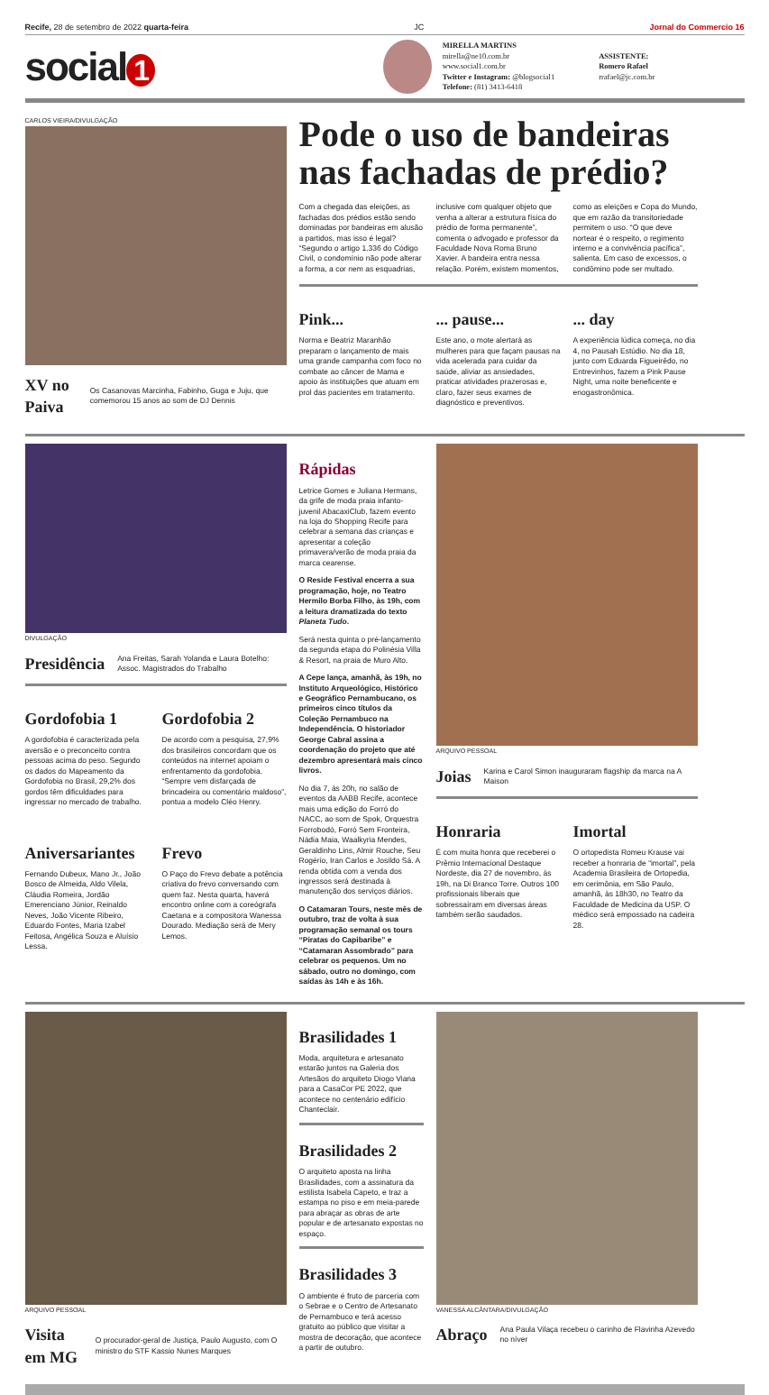Recife, 28 de setembro de 2022 quarta-feira JC Jornal do Commercio 16
social 1
MIRELLA MARTINS
mirella@ne10.com.br
www.social1.com.br
Twitter e Instagram: @blogsocial1
Telefone: (81) 3413-6418
ASSISTENTE:
Romero Rafael
rrafael@jc.com.br
CARLOS VIEIRA/DIVULGAÇÃO
XV no Paiva Os Casanovas Marcinha, Fabinho, Guga e Juju, que comemorou 15 anos ao som de DJ Dennis
Pode o uso de bandeiras nas fachadas de prédio?
Com a chegada das eleições, as fachadas dos prédios estão sendo dominadas por bandeiras em alusão a partidos, mas isso é legal? “Segundo o artigo 1.336 do Código Civil, o condomínio não pode alterar a forma, a cor nem as esquadrias, inclusive com qualquer objeto que venha a alterar a estrutura física do prédio de forma permanente”, comenta o advogado e professor da Faculdade Nova Roma Bruno Xavier. A bandeira entra nessa relação. Porém, existem momentos, como as eleições e Copa do Mundo, que em razão da transitoriedade permitem o uso. “O que deve nortear é o respeito, o regimento interno e a convivência pacífica”, salienta. Em caso de excessos, o condômino pode ser multado.
Pink...
Norma e Beatriz Maranhão preparam o lançamento de mais uma grande campanha com foco no combate ao câncer de Mama e apoio às instituições que atuam em prol das pacientes em tratamento.
... pause...
Este ano, o mote alertará as mulheres para que façam pausas na vida acelerada para cuidar da saúde, aliviar as ansiedades, praticar atividades prazerosas e, claro, fazer seus exames de diagnóstico e preventivos.
... day
A experiência lúdica começa, no dia 4, no Pausah Estúdio. No dia 18, junto com Eduarda Figueirêdo, no Entrevinhos, fazem a Pink Pause Night, uma noite beneficente e enogastronômica.
DIVULGAÇÃO
Presidência Ana Freitas, Sarah Yolanda e Laura Botelho: Assoc. Magistrados do Trabalho
Gordofobia 1
A gordofobia é caracterizada pela aversão e o preconceito contra pessoas acima do peso. Segundo os dados do Mapeamento da Gordofobia no Brasil, 29,2% dos gordos têm dificuldades para ingressar no mercado de trabalho.
Gordofobia 2
De acordo com a pesquisa, 27,9% dos brasileiros concordam que os conteúdos na internet apoiam o enfrentamento da gordofobia. “Sempre vem disfarçada de brincadeira ou comentário maldoso”, pontua a modelo Cléo Henry.
Aniversariantes
Fernando Dubeux, Mano Jr., João Bosco de Almeida, Aldo Vilela, Cláudia Romeira, Jordão Emerenciano Júnior, Reinaldo Neves, João Vicente Ribeiro, Eduardo Fontes, Maria Izabel Feitosa, Angélica Souza e Aluísio Lessa.
Frevo
O Paço do Frevo debate a potência criativa do frevo conversando com quem faz. Nesta quarta, haverá encontro online com a coreógrafa Caetana e a compositora Wanessa Dourado. Mediação será de Mery Lemos.
Rápidas
Letrice Gomes e Juliana Hermans, da grife de moda praia infanto-juvenil AbacaxiClub, fazem evento na loja do Shopping Recife para celebrar a semana das crianças e apresentar a coleção primavera/verão de moda praia da marca cearense.
O Reside Festival encerra a sua programação, hoje, no Teatro Hermilo Borba Filho, às 19h, com a leitura dramatizada do texto Planeta Tudo.
Será nesta quinta o pré-lançamento da segunda etapa do Polinésia Villa & Resort, na praia de Muro Alto.
A Cepe lança, amanhã, às 19h, no Instituto Arqueológico, Histórico e Geográfico Pernambucano, os primeiros cinco títulos da Coleção Pernambuco na Independência. O historiador George Cabral assina a coordenação do projeto que até dezembro apresentará mais cinco livros.
No dia 7, às 20h, no salão de eventos da AABB Recife, acontece mais uma edição do Forró do NACC, ao som de Spok, Orquestra Forrobodó, Forró Sem Fronteira, Nádia Maia, Waalkyria Mendes, Geraldinho Lins, Almir Rouche, Seu Rogério, Iran Carlos e Josildo Sá. A renda obtida com a venda dos ingressos será destinada à manutenção dos serviços diários.
O Catamaran Tours, neste mês de outubro, traz de volta à sua programação semanal os tours “Piratas do Capibaribe” e “Catamaran Assombrado” para celebrar os pequenos. Um no sábado, outro no domingo, com saídas às 14h e às 16h.
ARQUIVO PESSOAL
Joias Karina e Carol Simon inauguraram flagship da marca na A Maison
Honraria
É com muita honra que receberei o Prêmio Internacional Destaque Nordeste, dia 27 de novembro, às 19h, na Di Branco Torre. Outros 100 profissionais liberais que sobressaíram em diversas áreas também serão saudados.
Imortal
O ortopedista Romeu Krause vai receber a honraria de “imortal”, pela Academia Brasileira de Ortopedia, em cerimônia, em São Paulo, amanhã, às 18h30, no Teatro da Faculdade de Medicina da USP. O médico será empossado na cadeira 28.
ARQUIVO PESSOAL
Visita em MG O procurador-geral de Justiça, Paulo Augusto, com O ministro do STF Kassio Nunes Marques
Brasilidades 1
Moda, arquitetura e artesanato estarão juntos na Galeria dos Artesãos do arquiteto Diogo Viana para a CasaCor PE 2022, que acontece no centenário edifício Chanteclair.
Brasilidades 2
O arquiteto aposta na linha Brasilidades, com a assinatura da estilista Isabela Capeto, e traz a estampa no piso e em meia-parede para abraçar as obras de arte popular e de artesanato expostas no espaço.
Brasilidades 3
O ambiente é fruto de parceria com o Sebrae e o Centro de Artesanato de Pernambuco e terá acesso gratuito ao público que visitar a mostra de decoração, que acontece a partir de outubro.
VANESSA ALCÂNTARA/DIVULGAÇÃO
Abraço Ana Paula Vilaça recebeu o carinho de Flavinha Azevedo no níver